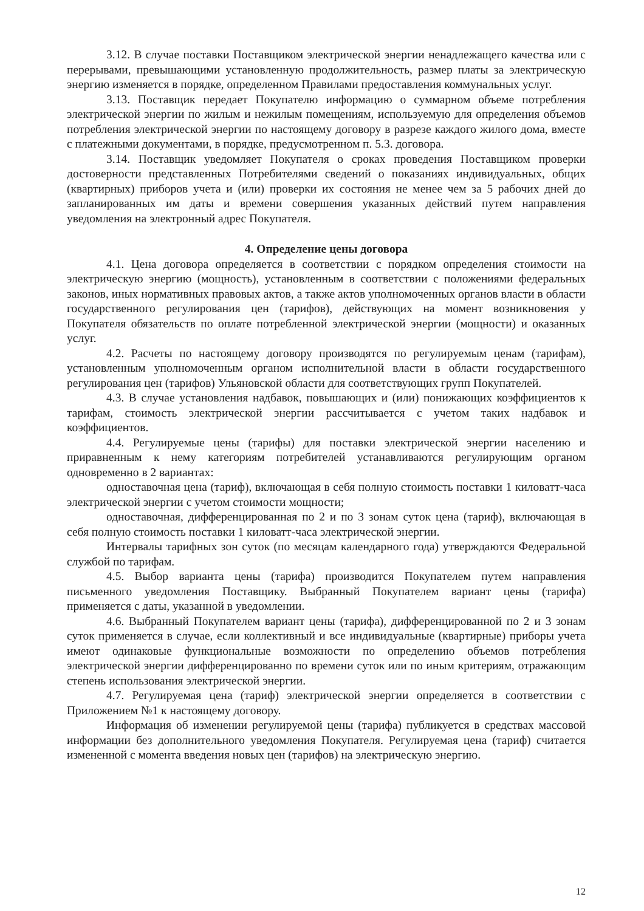3.12. В случае поставки Поставщиком электрической энергии ненадлежащего качества или с перерывами, превышающими установленную продолжительность, размер платы за электрическую энергию изменяется в порядке, определенном Правилами предоставления коммунальных услуг.
3.13. Поставщик передает Покупателю информацию о суммарном объеме потребления электрической энергии по жилым и нежилым помещениям, используемую для определения объемов потребления электрической энергии по настоящему договору в разрезе каждого жилого дома, вместе с платежными документами, в порядке, предусмотренном п. 5.3. договора.
3.14. Поставщик уведомляет Покупателя о сроках проведения Поставщиком проверки достоверности представленных Потребителями сведений о показаниях индивидуальных, общих (квартирных) приборов учета и (или) проверки их состояния не менее чем за 5 рабочих дней до запланированных им даты и времени совершения указанных действий путем направления уведомления на электронный адрес Покупателя.
4. Определение цены договора
4.1. Цена договора определяется в соответствии с порядком определения стоимости на электрическую энергию (мощность), установленным в соответствии с положениями федеральных законов, иных нормативных правовых актов, а также актов уполномоченных органов власти в области государственного регулирования цен (тарифов), действующих на момент возникновения у Покупателя обязательств по оплате потребленной электрической энергии (мощности) и оказанных услуг.
4.2. Расчеты по настоящему договору производятся по регулируемым ценам (тарифам), установленным уполномоченным органом исполнительной власти в области государственного регулирования цен (тарифов) Ульяновской области для соответствующих групп Покупателей.
4.3. В случае установления надбавок, повышающих и (или) понижающих коэффициентов к тарифам, стоимость электрической энергии рассчитывается с учетом таких надбавок и коэффициентов.
4.4. Регулируемые цены (тарифы) для поставки электрической энергии населению и приравненным к нему категориям потребителей устанавливаются регулирующим органом одновременно в 2 вариантах:
одноставочная цена (тариф), включающая в себя полную стоимость поставки 1 киловатт-часа электрической энергии с учетом стоимости мощности;
одноставочная, дифференцированная по 2 и по 3 зонам суток цена (тариф), включающая в себя полную стоимость поставки 1 киловатт-часа электрической энергии.
Интервалы тарифных зон суток (по месяцам календарного года) утверждаются Федеральной службой по тарифам.
4.5. Выбор варианта цены (тарифа) производится Покупателем путем направления письменного уведомления Поставщику. Выбранный Покупателем вариант цены (тарифа) применяется с даты, указанной в уведомлении.
4.6. Выбранный Покупателем вариант цены (тарифа), дифференцированной по 2 и 3 зонам суток применяется в случае, если коллективный и все индивидуальные (квартирные) приборы учета имеют одинаковые функциональные возможности по определению объемов потребления электрической энергии дифференцированно по времени суток или по иным критериям, отражающим степень использования электрической энергии.
4.7. Регулируемая цена (тариф) электрической энергии определяется в соответствии с Приложением №1 к настоящему договору.
Информация об изменении регулируемой цены (тарифа) публикуется в средствах массовой информации без дополнительного уведомления Покупателя. Регулируемая цена (тариф) считается измененной с момента введения новых цен (тарифов) на электрическую энергию.
12